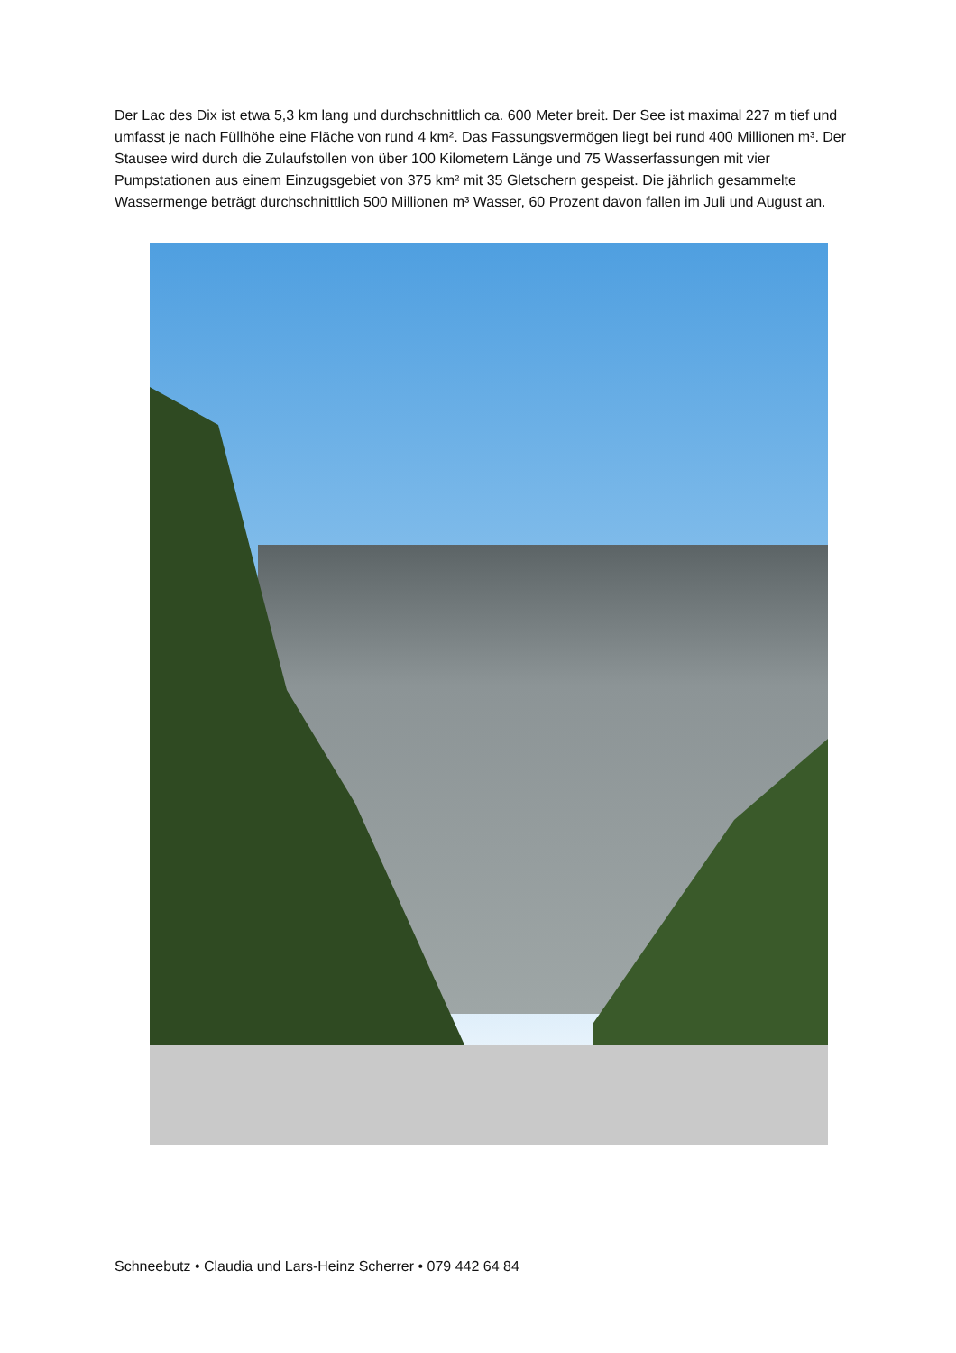Der Lac des Dix ist etwa 5,3 km lang und durchschnittlich ca. 600 Meter breit. Der See ist maximal 227 m tief und umfasst je nach Füllhöhe eine Fläche von rund 4 km². Das Fassungsvermögen liegt bei rund 400 Millionen m³. Der Stausee wird durch die Zulaufstollen von über 100 Kilometern Länge und 75 Wasserfassungen mit vier Pumpstationen aus einem Einzugsgebiet von 375 km² mit 35 Gletschern gespeist. Die jährlich gesammelte Wassermenge beträgt durchschnittlich 500 Millionen m³ Wasser, 60 Prozent davon fallen im Juli und August an.
Schneebutz • Claudia und Lars-Heinz Scherrer • 079 442 64 84